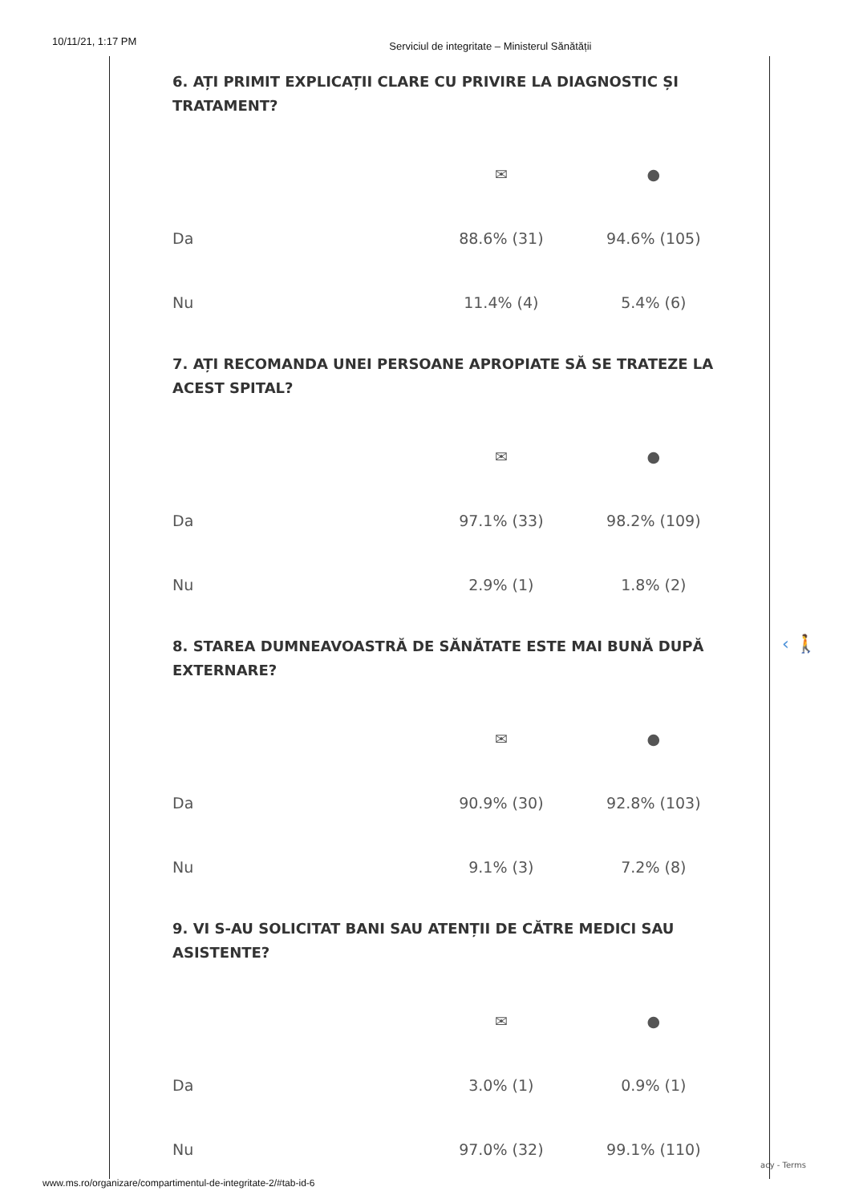10/11/21, 1:17 PM Serviciul de integritate – Ministerul Sănătății
6. AȚI PRIMIT EXPLICAȚII CLARE CU PRIVIRE LA DIAGNOSTIC ȘI TRATAMENT?
| | ✉ | ● |
| Da | 88.6% (31) | 94.6% (105) |
| Nu | 11.4% (4) | 5.4% (6) |
7. AȚI RECOMANDA UNEI PERSOANE APROPIATE SĂ SE TRATEZE LA ACEST SPITAL?
| | ✉ | ● |
| Da | 97.1% (33) | 98.2% (109) |
| Nu | 2.9% (1) | 1.8% (2) |
8. STAREA DUMNEAVOASTRĂ DE SĂNĂTATE ESTE MAI BUNĂ DUPĂ EXTERNARE?
| | ✉ | ● |
| Da | 90.9% (30) | 92.8% (103) |
| Nu | 9.1% (3) | 7.2% (8) |
9. VI S-AU SOLICITAT BANI SAU ATENȚII DE CĂTRE MEDICI SAU ASISTENTE?
| | ✉ | ● |
| Da | 3.0% (1) | 0.9% (1) |
| Nu | 97.0% (32) | 99.1% (110) |
‹ 🚶
acy - Terms
www.ms.ro/organizare/compartimentul-de-integritate-2/#tab-id-6